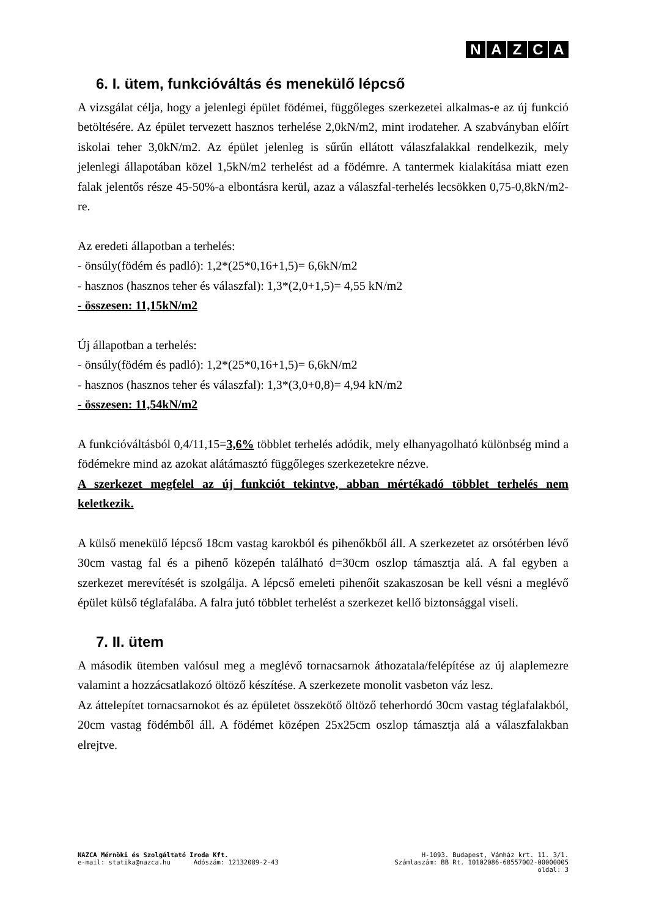NAZCA
6. I. ütem, funkcióváltás és menekülő lépcső
A vizsgálat célja, hogy a jelenlegi épület födémei, függőleges szerkezetei alkalmas-e az új funkció betöltésére. Az épület tervezett hasznos terhelése 2,0kN/m2, mint irodateher. A szabványban előírt iskolai teher 3,0kN/m2. Az épület jelenleg is sűrűn ellátott válaszfalakkal rendelkezik, mely jelenlegi állapotában közel 1,5kN/m2 terhelést ad a födémre. A tantermek kialakítása miatt ezen falak jelentős része 45-50%-a elbontásra kerül, azaz a válaszfal-terhelés lecsökken 0,75-0,8kN/m2-re.
Az eredeti állapotban a terhelés:
- önsúly(födém és padló): 1,2*(25*0,16+1,5)= 6,6kN/m2
- hasznos (hasznos teher és válaszfal): 1,3*(2,0+1,5)= 4,55 kN/m2
- összesen: 11,15kN/m2
Új állapotban a terhelés:
- önsúly(födém és padló): 1,2*(25*0,16+1,5)= 6,6kN/m2
- hasznos (hasznos teher és válaszfal): 1,3*(3,0+0,8)= 4,94 kN/m2
- összesen: 11,54kN/m2
A funkcióváltásból 0,4/11,15=3,6% többlet terhelés adódik, mely elhanyagolható különbség mind a födémekre mind az azokat alátámasztó függőleges szerkezetekre nézve.
A szerkezet megfelel az új funkciót tekintve, abban mértékadó többlet terhelés nem keletkezik.
A külső menekülő lépcső 18cm vastag karokból és pihenőkből áll. A szerkezetet az orsótérben lévő 30cm vastag fal és a pihenő közepén található d=30cm oszlop támasztja alá. A fal egyben a szerkezet merevítését is szolgálja. A lépcső emeleti pihenőit szakaszosan be kell vésni a meglévő épület külső téglafalába. A falra jutó többlet terhelést a szerkezet kellő biztonsággal viseli.
7. II. ütem
A második ütemben valósul meg a meglévő tornacsarnok áthozatala/felépítése az új alaplemezre valamint a hozzácsatlakozó öltöző készítése. A szerkezete monolit vasbeton váz lesz.
Az áttelepítet tornacsarnokot és az épületet összekötő öltöző teherhordó 30cm vastag téglafalakból, 20cm vastag födémből áll. A födémet középen 25x25cm oszlop támasztja alá a válaszfalakban elrejtve.
NAZCA Mérnöki és Szolgáltató Iroda Kft. H-1093. Budapest, Vámház krt. 11. 3/1.
e-mail: statika@nazca.hu Adószám: 12132089-2-43 Számlaszám: BB Rt. 10102086-68557002-00000005
oldal: 3